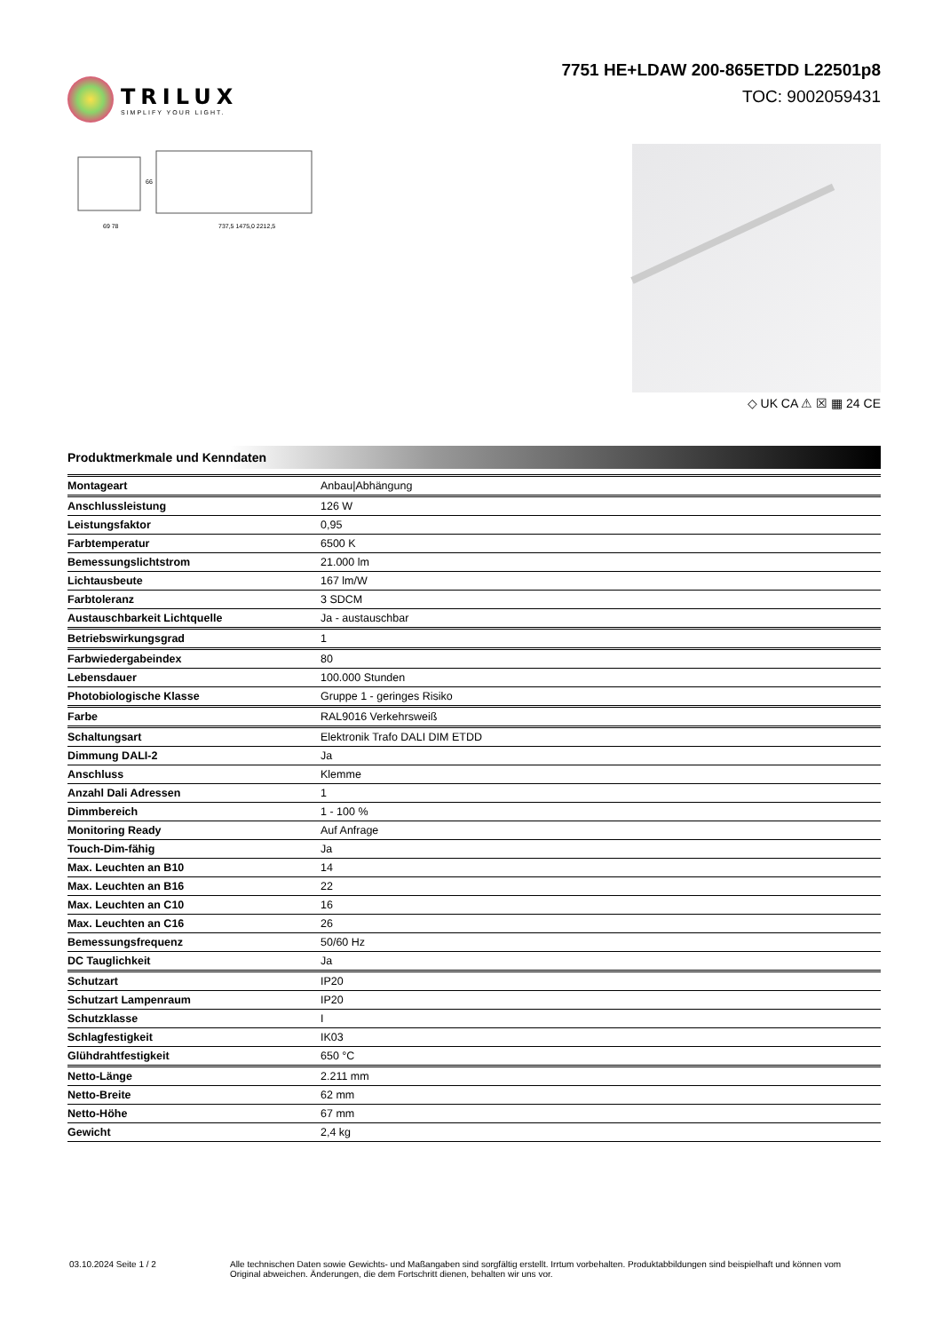TRILUX
SIMPLIFY YOUR LIGHT.
7751 HE+LDAW 200-865ETDD L22501p8
TOC: 9002059431
69 78
737,5 1475,0 2212,5
66
◇ UK CA ⚠ ☒ ▦ 24 CE
Produktmerkmale und Kenndaten
| Montageart | Anbau/Abhängung |
| Anschlussleistung | 126 W |
| Leistungsfaktor | 0,95 |
| Farbtemperatur | 6500 K |
| Bemessungslichtstrom | 21.000 lm |
| Lichtausbeute | 167 lm/W |
| Farbtoleranz | 3 SDCM |
| Austauschbarkeit Lichtquelle | Ja - austauschbar |
| Betriebswirkungsgrad | 1 |
| Farbwiedergabeindex | 80 |
| Lebensdauer | 100.000 Stunden |
| Photobiologische Klasse | Gruppe 1 - geringes Risiko |
| Farbe | RAL9016 Verkehrsweiß |
| Schaltungsart | Elektronik Trafo DALI DIM ETDD |
| Dimmung DALI-2 | Ja |
| Anschluss | Klemme |
| Anzahl Dali Adressen | 1 |
| Dimmbereich | 1 - 100 % |
| Monitoring Ready | Auf Anfrage |
| Touch-Dim-fähig | Ja |
| Max. Leuchten an B10 | 14 |
| Max. Leuchten an B16 | 22 |
| Max. Leuchten an C10 | 16 |
| Max. Leuchten an C16 | 26 |
| Bemessungsfrequenz | 50/60 Hz |
| DC Tauglichkeit | Ja |
| Schutzart | IP20 |
| Schutzart Lampenraum | IP20 |
| Schutzklasse | I |
| Schlagfestigkeit | IK03 |
| Glühdrahtfestigkeit | 650 °C |
| Netto-Länge | 2.211 mm |
| Netto-Breite | 62 mm |
| Netto-Höhe | 67 mm |
| Gewicht | 2,4 kg |
03.10.2024 Seite 1 / 2 Alle technischen Daten sowie Gewichts- und Maßangaben sind sorgfältig erstellt. Irrtum vorbehalten. Produktabbildungen sind beispielhaft und können vom Original abweichen. Änderungen, die dem Fortschritt dienen, behalten wir uns vor.